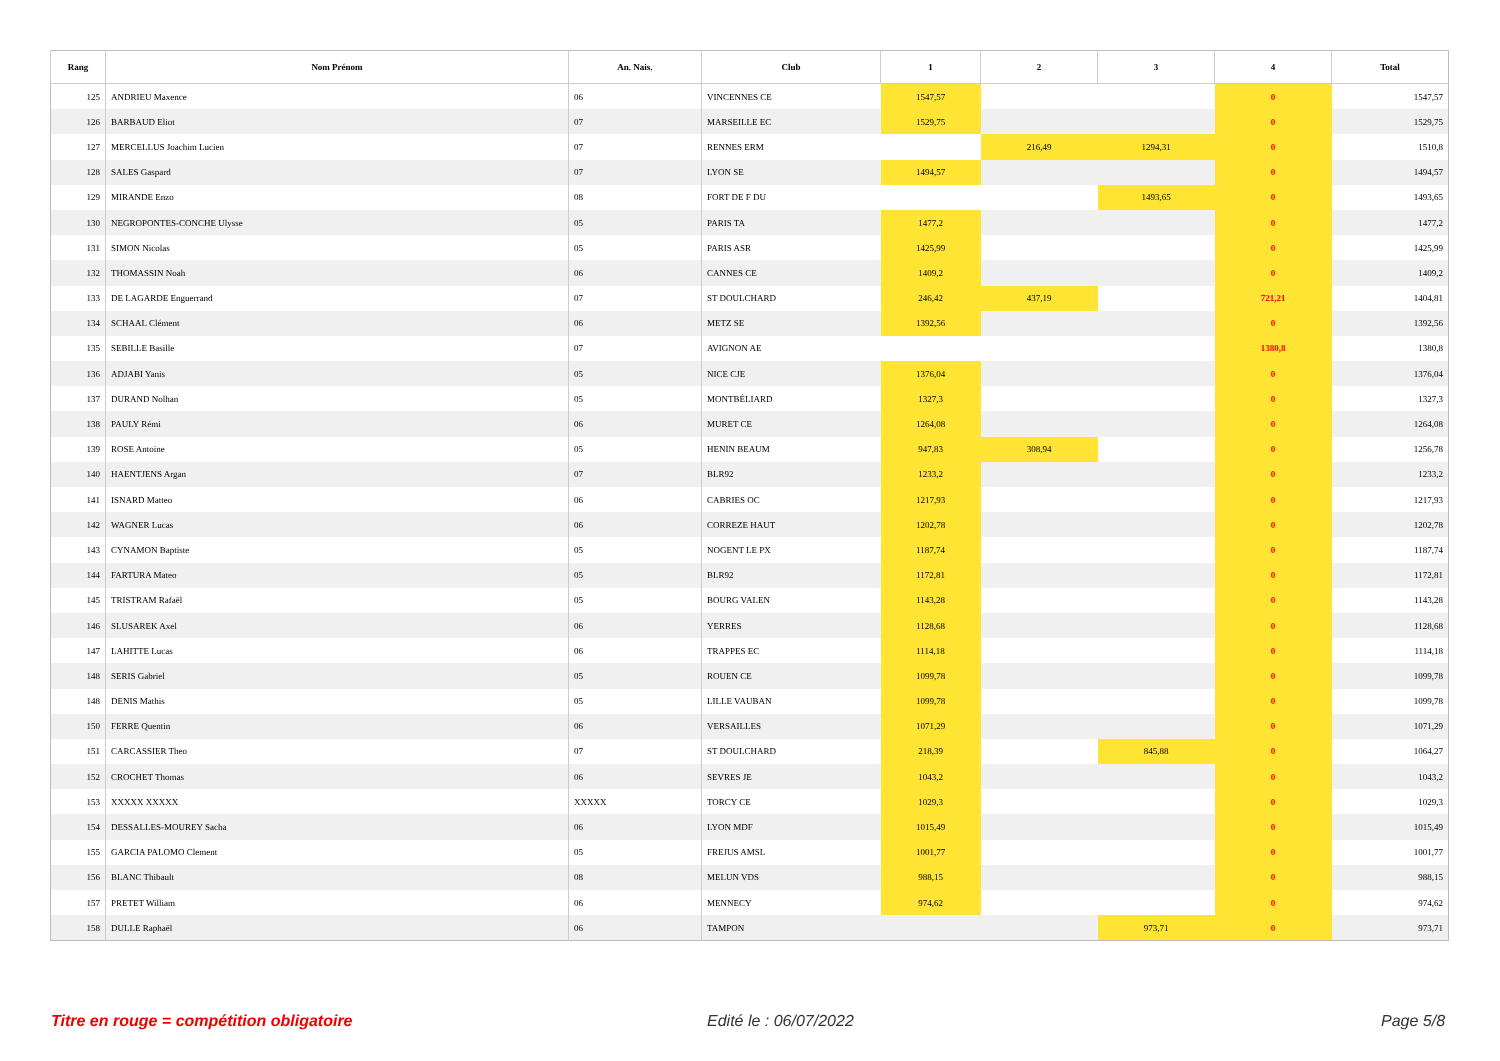| Rang | Nom Prénom | An. Nais. | Club | 1 | 2 | 3 | 4 | Total |
| --- | --- | --- | --- | --- | --- | --- | --- | --- |
| 125 | ANDRIEU Maxence | 06 | VINCENNES CE | 1547,57 | | | 0 | 1547,57 |
| 126 | BARBAUD Eliot | 07 | MARSEILLE EC | 1529,75 | | | 0 | 1529,75 |
| 127 | MERCELLUS Joachim Lucien | 07 | RENNES ERM | | 216,49 | 1294,31 | 0 | 1510,8 |
| 128 | SALES Gaspard | 07 | LYON SE | 1494,57 | | | 0 | 1494,57 |
| 129 | MIRANDE Enzo | 08 | FORT DE F DU | | | 1493,65 | 0 | 1493,65 |
| 130 | NEGROPONTES-CONCHE Ulysse | 05 | PARIS TA | 1477,2 | | | 0 | 1477,2 |
| 131 | SIMON Nicolas | 05 | PARIS ASR | 1425,99 | | | 0 | 1425,99 |
| 132 | THOMASSIN Noah | 06 | CANNES CE | 1409,2 | | | 0 | 1409,2 |
| 133 | DE LAGARDE Enguerrand | 07 | ST DOULCHARD | 246,42 | 437,19 | | 721,21 | 1404,81 |
| 134 | SCHAAL Clément | 06 | METZ SE | 1392,56 | | | 0 | 1392,56 |
| 135 | SEBILLE Basille | 07 | AVIGNON AE | | | | 1380,8 | 1380,8 |
| 136 | ADJABI Yanis | 05 | NICE CJE | 1376,04 | | | 0 | 1376,04 |
| 137 | DURAND Nolhan | 05 | MONTBÉLIARD | 1327,3 | | | 0 | 1327,3 |
| 138 | PAULY Rémi | 06 | MURET CE | 1264,08 | | | 0 | 1264,08 |
| 139 | ROSE Antoine | 05 | HENIN BEAUM | 947,83 | 308,94 | | 0 | 1256,78 |
| 140 | HAENTJENS Argan | 07 | BLR92 | 1233,2 | | | 0 | 1233,2 |
| 141 | ISNARD Matteo | 06 | CABRIES OC | 1217,93 | | | 0 | 1217,93 |
| 142 | WAGNER Lucas | 06 | CORREZE HAUT | 1202,78 | | | 0 | 1202,78 |
| 143 | CYNAMON Baptiste | 05 | NOGENT LE PX | 1187,74 | | | 0 | 1187,74 |
| 144 | FARTURA Mateo | 05 | BLR92 | 1172,81 | | | 0 | 1172,81 |
| 145 | TRISTRAM Rafaël | 05 | BOURG VALEN | 1143,28 | | | 0 | 1143,28 |
| 146 | SLUSAREK Axel | 06 | YERRES | 1128,68 | | | 0 | 1128,68 |
| 147 | LAHITTE Lucas | 06 | TRAPPES EC | 1114,18 | | | 0 | 1114,18 |
| 148 | SERIS Gabriel | 05 | ROUEN CE | 1099,78 | | | 0 | 1099,78 |
| 148 | DENIS Mathis | 05 | LILLE VAUBAN | 1099,78 | | | 0 | 1099,78 |
| 150 | FERRE Quentin | 06 | VERSAILLES | 1071,29 | | | 0 | 1071,29 |
| 151 | CARCASSIER Theo | 07 | ST DOULCHARD | 218,39 | | 845,88 | 0 | 1064,27 |
| 152 | CROCHET Thomas | 06 | SEVRES JE | 1043,2 | | | 0 | 1043,2 |
| 153 | XXXXX XXXXX | XXXXX | TORCY CE | 1029,3 | | | 0 | 1029,3 |
| 154 | DESSALLES-MOUREY Sacha | 06 | LYON MDF | 1015,49 | | | 0 | 1015,49 |
| 155 | GARCIA PALOMO Clement | 05 | FREJUS AMSL | 1001,77 | | | 0 | 1001,77 |
| 156 | BLANC Thibault | 08 | MELUN VDS | 988,15 | | | 0 | 988,15 |
| 157 | PRETET William | 06 | MENNECY | 974,62 | | | 0 | 974,62 |
| 158 | DULLE Raphaël | 06 | TAMPON | | | 973,71 | 0 | 973,71 |
Titre en rouge = compétition obligatoire
Edité le : 06/07/2022 Page 5/8